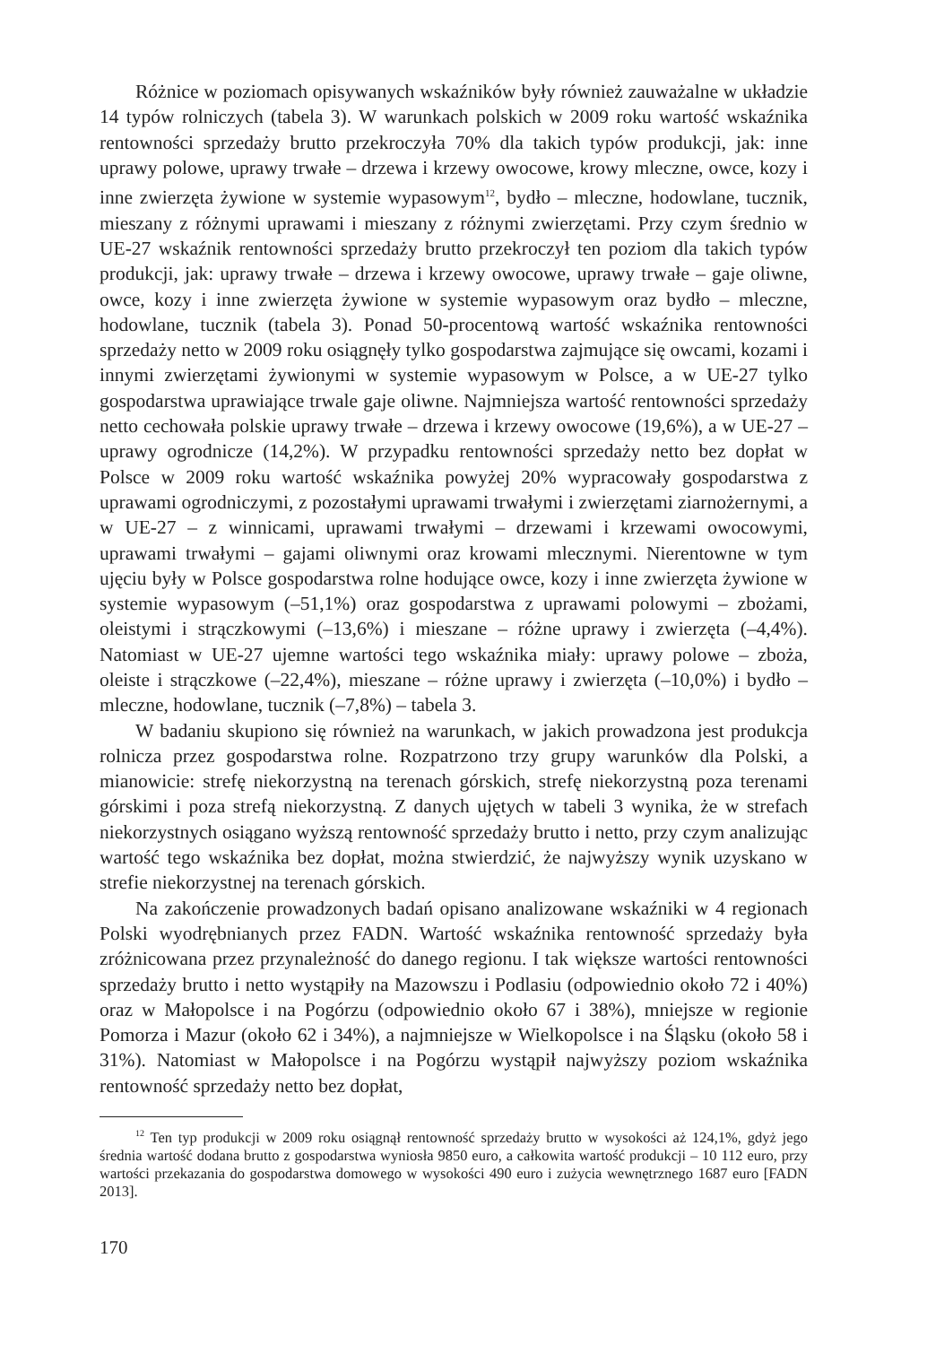Różnice w poziomach opisywanych wskaźników były również zauważalne w układzie 14 typów rolniczych (tabela 3). W warunkach polskich w 2009 roku wartość wskaźnika rentowności sprzedaży brutto przekroczyła 70% dla takich typów produkcji, jak: inne uprawy polowe, uprawy trwałe – drzewa i krzewy owocowe, krowy mleczne, owce, kozy i inne zwierzęta żywione w systemie wypasowym<sup>12</sup>, bydło – mleczne, hodowlane, tucznik, mieszany z różnymi uprawami i mieszany z różnymi zwierzętami. Przy czym średnio w UE-27 wskaźnik rentowności sprzedaży brutto przekroczył ten poziom dla takich typów produkcji, jak: uprawy trwałe – drzewa i krzewy owocowe, uprawy trwałe – gaje oliwne, owce, kozy i inne zwierzęta żywione w systemie wypasowym oraz bydło – mleczne, hodowlane, tucznik (tabela 3). Ponad 50-procentową wartość wskaźnika rentowności sprzedaży netto w 2009 roku osiągnęły tylko gospodarstwa zajmujące się owcami, kozami i innymi zwierzętami żywionymi w systemie wypasowym w Polsce, a w UE-27 tylko gospodarstwa uprawiające trwale gaje oliwne. Najmniejsza wartość rentowności sprzedaży netto cechowała polskie uprawy trwałe – drzewa i krzewy owocowe (19,6%), a w UE-27 – uprawy ogrodnicze (14,2%). W przypadku rentowności sprzedaży netto bez dopłat w Polsce w 2009 roku wartość wskaźnika powyżej 20% wypracowały gospodarstwa z uprawami ogrodniczymi, z pozostałymi uprawami trwałymi i zwierzętami ziarnożernymi, a w UE-27 – z winnicami, uprawami trwałymi – drzewami i krzewami owocowymi, uprawami trwałymi – gajami oliwnymi oraz krowami mlecznymi. Nierentowne w tym ujęciu były w Polsce gospodarstwa rolne hodujące owce, kozy i inne zwierzęta żywione w systemie wypasowym (–51,1%) oraz gospodarstwa z uprawami polowymi – zbożami, oleistymi i strączkowymi (–13,6%) i mieszane – różne uprawy i zwierzęta (–4,4%). Natomiast w UE-27 ujemne wartości tego wskaźnika miały: uprawy polowe – zboża, oleiste i strączkowe (–22,4%), mieszane – różne uprawy i zwierzęta (–10,0%) i bydło – mleczne, hodowlane, tucznik (–7,8%) – tabela 3.
W badaniu skupiono się również na warunkach, w jakich prowadzona jest produkcja rolnicza przez gospodarstwa rolne. Rozpatrzono trzy grupy warunków dla Polski, a mianowicie: strefę niekorzystną na terenach górskich, strefę niekorzystną poza terenami górskimi i poza strefą niekorzystną. Z danych ujętych w tabeli 3 wynika, że w strefach niekorzystnych osiągano wyższą rentowność sprzedaży brutto i netto, przy czym analizując wartość tego wskaźnika bez dopłat, można stwierdzić, że najwyższy wynik uzyskano w strefie niekorzystnej na terenach górskich.
Na zakończenie prowadzonych badań opisano analizowane wskaźniki w 4 regionach Polski wyodrębnianych przez FADN. Wartość wskaźnika rentowność sprzedaży była zróżnicowana przez przynależność do danego regionu. I tak większe wartości rentowności sprzedaży brutto i netto wystąpiły na Mazowszu i Podlasiu (odpowiednio około 72 i 40%) oraz w Małopolsce i na Pogórzu (odpowiednio około 67 i 38%), mniejsze w regionie Pomorza i Mazur (około 62 i 34%), a najmniejsze w Wielkopolsce i na Śląsku (około 58 i 31%). Natomiast w Małopolsce i na Pogórzu wystąpił najwyższy poziom wskaźnika rentowność sprzedaży netto bez dopłat,
<sup>12</sup> Ten typ produkcji w 2009 roku osiągnął rentowność sprzedaży brutto w wysokości aż 124,1%, gdyż jego średnia wartość dodana brutto z gospodarstwa wyniosła 9850 euro, a całkowita wartość produkcji – 10 112 euro, przy wartości przekazania do gospodarstwa domowego w wysokości 490 euro i zużycia wewnętrznego 1687 euro [FADN 2013].
170